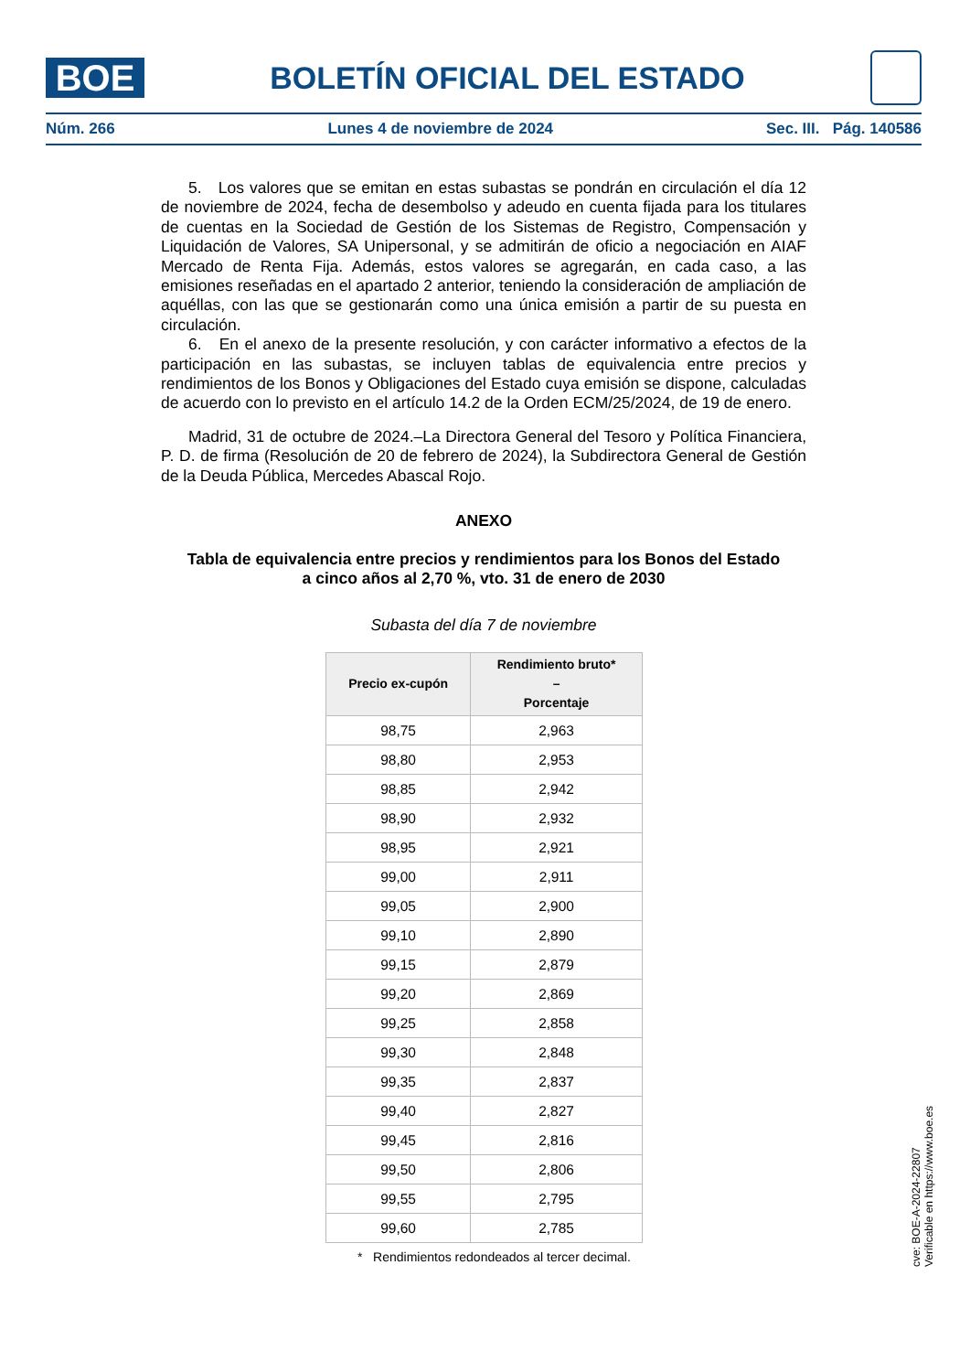BOE
BOLETÍN OFICIAL DEL ESTADO
Núm. 266 Lunes 4 de noviembre de 2024 Sec. III. Pág. 140586
5. Los valores que se emitan en estas subastas se pondrán en circulación el día 12 de noviembre de 2024, fecha de desembolso y adeudo en cuenta fijada para los titulares de cuentas en la Sociedad de Gestión de los Sistemas de Registro, Compensación y Liquidación de Valores, SA Unipersonal, y se admitirán de oficio a negociación en AIAF Mercado de Renta Fija. Además, estos valores se agregarán, en cada caso, a las emisiones reseñadas en el apartado 2 anterior, teniendo la consideración de ampliación de aquéllas, con las que se gestionarán como una única emisión a partir de su puesta en circulación.
6. En el anexo de la presente resolución, y con carácter informativo a efectos de la participación en las subastas, se incluyen tablas de equivalencia entre precios y rendimientos de los Bonos y Obligaciones del Estado cuya emisión se dispone, calculadas de acuerdo con lo previsto en el artículo 14.2 de la Orden ECM/25/2024, de 19 de enero.
Madrid, 31 de octubre de 2024.–La Directora General del Tesoro y Política Financiera, P. D. de firma (Resolución de 20 de febrero de 2024), la Subdirectora General de Gestión de la Deuda Pública, Mercedes Abascal Rojo.
ANEXO
Tabla de equivalencia entre precios y rendimientos para los Bonos del Estado
a cinco años al 2,70 %, vto. 31 de enero de 2030
Subasta del día 7 de noviembre
| Precio ex-cupón | Rendimiento bruto* – Porcentaje |
| --- | --- |
| 98,75 | 2,963 |
| 98,80 | 2,953 |
| 98,85 | 2,942 |
| 98,90 | 2,932 |
| 98,95 | 2,921 |
| 99,00 | 2,911 |
| 99,05 | 2,900 |
| 99,10 | 2,890 |
| 99,15 | 2,879 |
| 99,20 | 2,869 |
| 99,25 | 2,858 |
| 99,30 | 2,848 |
| 99,35 | 2,837 |
| 99,40 | 2,827 |
| 99,45 | 2,816 |
| 99,50 | 2,806 |
| 99,55 | 2,795 |
| 99,60 | 2,785 |
* Rendimientos redondeados al tercer decimal.
cve: BOE-A-2024-22807
Verificable en https://www.boe.es